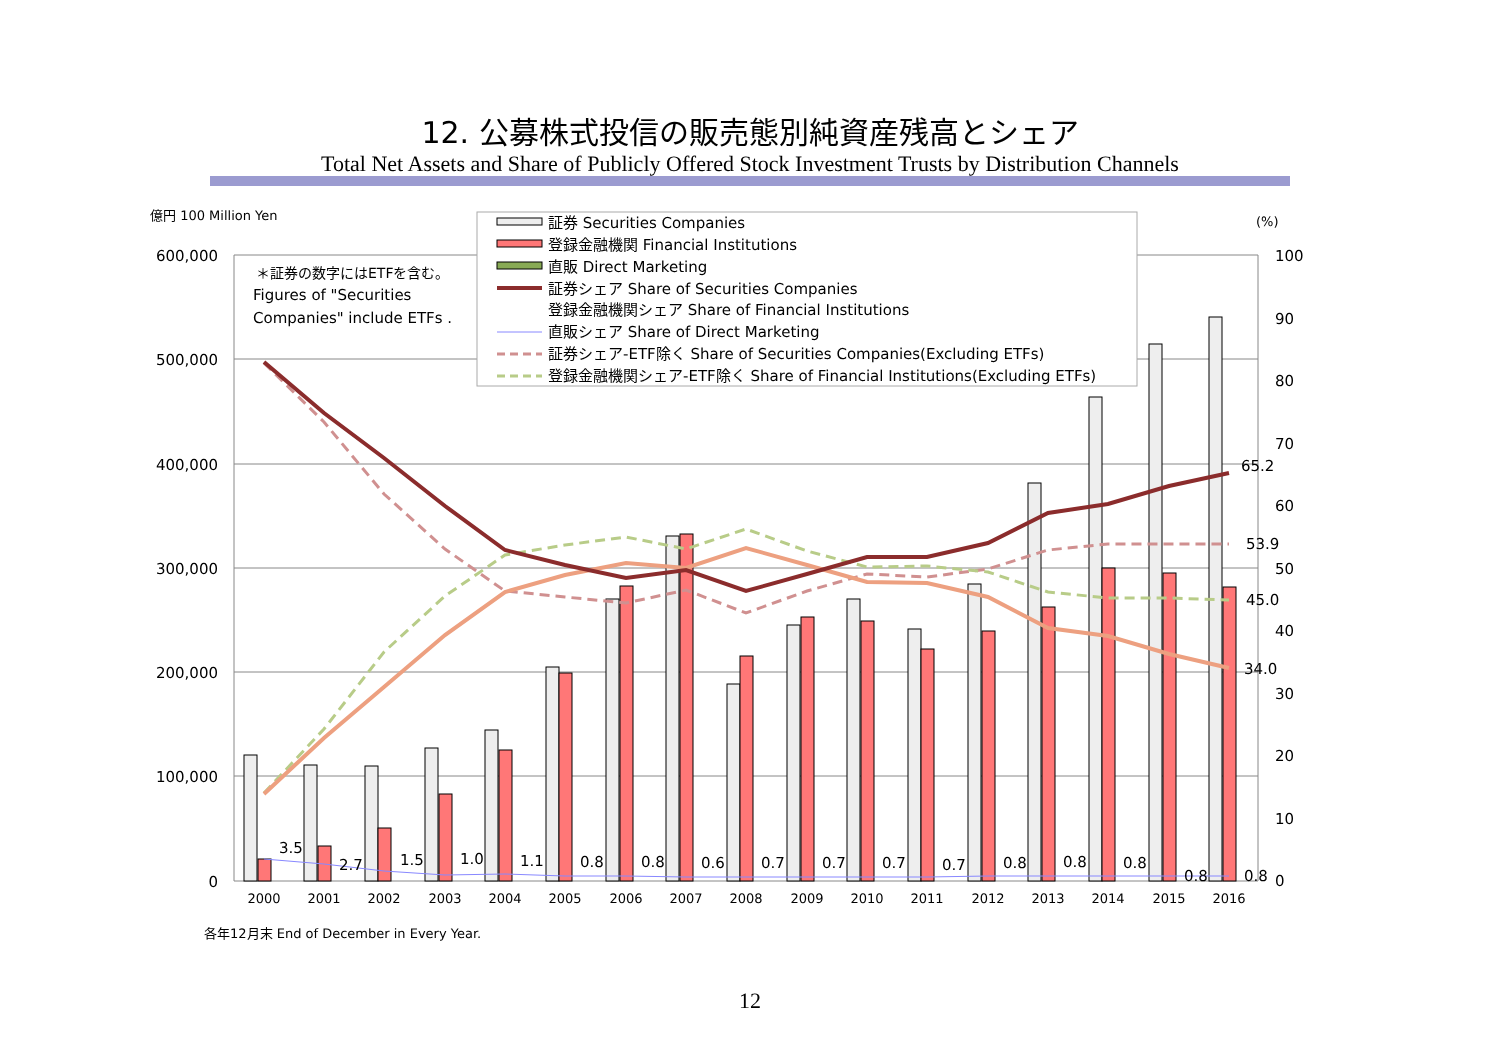12. 公募株式投信の販売態別純資産残高とシェア
Total Net Assets and Share of Publicly Offered Stock Investment Trusts by Distribution Channels
億円 100 Million Yen
(%)
600,000
500,000
400,000
300,000
200,000
100,000
0
100
90
80
70
60
50
40
30
20
10
0
＊証券の数字にはETFを含む。
Figures of "Securities
Companies" include ETFs .
3.5
2.7
1.5
1.0
1.1
0.8
0.8
0.6
0.7
0.7
0.7
0.7
0.8
0.8
0.8
0.8
0.8
65.2
53.9
45.0
34.0
2000
2001
2002
2003
2004
2005
2006
2007
2008
2009
2010
2011
2012
2013
2014
2015
2016
証券 Securities Companies
登録金融機関 Financial Institutions
直販 Direct Marketing
証券シェア Share of Securities Companies
登録金融機関シェア Share of Financial Institutions
直販シェア Share of Direct Marketing
証券シェア-ETF除く Share of Securities Companies(Excluding ETFs)
登録金融機関シェア-ETF除く Share of Financial Institutions(Excluding ETFs)
各年12月末 End of December in Every Year.
12